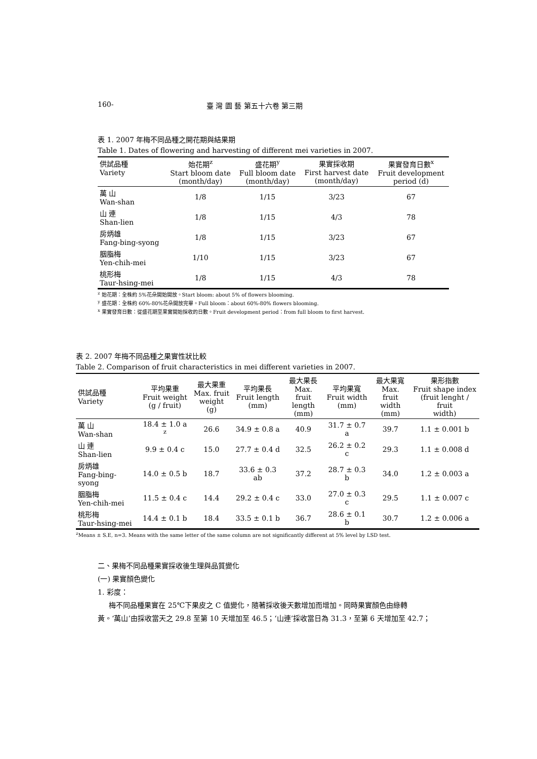160- 臺 灣 園 藝 第五十六卷 第三期
表 1. 2007 年梅不同品種之開花期與結果期
Table 1. Dates of flowering and harvesting of different mei varieties in 2007.
| 供試品種 Variety | 始花期<sup>z</sup> Start bloom date (month/day) | 盛花期<sup>y</sup> Full bloom date (month/day) | 果實採收期 First harvest date (month/day) | 果實發育日數<sup>x</sup> Fruit development period (d) |
| --- | --- | --- | --- | --- |
| 萬 山 Wan-shan | 1/8 | 1/15 | 3/23 | 67 |
| 山 連 Shan-lien | 1/8 | 1/15 | 4/3 | 78 |
| 房炳雄 Fang-bing-syong | 1/8 | 1/15 | 3/23 | 67 |
| 胭脂梅 Yen-chih-mei | 1/10 | 1/15 | 3/23 | 67 |
| 桃形梅 Taur-hsing-mei | 1/8 | 1/15 | 4/3 | 78 |
<sup>z</sup> 始花期：全株約 5%花朵開始開放。Start bloom: about 5% of flowers blooming.
<sup>y</sup> 盛花期：全株約 60%-80%花朵開放完畢。Full bloom：about 60%-80% flowers blooming.
<sup>x</sup> 果實發育日數：從盛花期至果實開始採收的日數。Fruit development period：from full bloom to first harvest.
表 2. 2007 年梅不同品種之果實性狀比較
Table 2. Comparison of fruit characteristics in mei different varieties in 2007.
| 供試品種 Variety | 平均果重 Fruit weight (g / fruit) | 最大果重 Max. fruit weight (g) | 平均果長 Fruit length (mm) | 最大果長 Max. fruit length (mm) | 平均果寬 Fruit width (mm) | 最大果寬 Max. fruit width (mm) | 果形指數 Fruit shape index (fruit lenght / fruit width) |
| --- | --- | --- | --- | --- | --- | --- | --- |
| 萬 山 Wan-shan | 18.4 ± 1.0 a <sup>z</sup> | 26.6 | 34.9 ± 0.8 a | 40.9 | 31.7 ± 0.7 a | 39.7 | 1.1 ± 0.001 b |
| 山 連 Shan-lien | 9.9 ± 0.4 c | 15.0 | 27.7 ± 0.4 d | 32.5 | 26.2 ± 0.2 c | 29.3 | 1.1 ± 0.008 d |
| 房炳雄 Fang-bing-syong | 14.0 ± 0.5 b | 18.7 | 33.6 ± 0.3 ab | 37.2 | 28.7 ± 0.3 b | 34.0 | 1.2 ± 0.003 a |
| 胭脂梅 Yen-chih-mei | 11.5 ± 0.4 c | 14.4 | 29.2 ± 0.4 c | 33.0 | 27.0 ± 0.3 c | 29.5 | 1.1 ± 0.007 c |
| 桃形梅 Taur-hsing-mei | 14.4 ± 0.1 b | 18.4 | 33.5 ± 0.1 b | 36.7 | 28.6 ± 0.1 b | 30.7 | 1.2 ± 0.006 a |
<sup>z</sup> Means ± S.E, n=3. Means with the same letter of the same column are not significantly different at 5% level by LSD test.
二、果梅不同品種果實採收後生理與品質變化
(一) 果實顏色變化
1. 彩度：
梅不同品種果實在 25℃下果皮之 C 值變化，隨著採收後天數增加而增加。同時果實顏色由綠轉
黃。‘萬山’由採收當天之 29.8 至第 10 天增加至 46.5；‘山連’採收當日為 31.3，至第 6 天增加至 42.7；